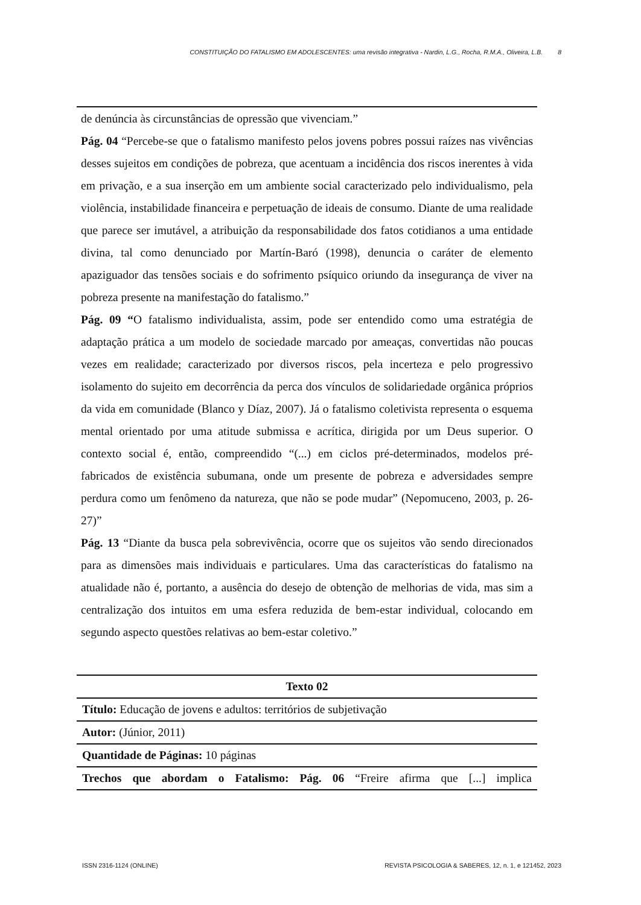CONSTITUIÇÃO DO FATALISMO EM ADOLESCENTES: uma revisão integrativa - Nardin, L.G., Rocha, R.M.A., Oliveira, L.B. 8
de denúncia às circunstâncias de opressão que vivenciam.”
Pág. 04 “Percebe-se que o fatalismo manifesto pelos jovens pobres possui raízes nas vivências desses sujeitos em condições de pobreza, que acentuam a incidência dos riscos inerentes à vida em privação, e a sua inserção em um ambiente social caracterizado pelo individualismo, pela violência, instabilidade financeira e perpetuação de ideais de consumo. Diante de uma realidade que parece ser imutável, a atribuição da responsabilidade dos fatos cotidianos a uma entidade divina, tal como denunciado por Martín-Baró (1998), denuncia o caráter de elemento apaziguador das tensões sociais e do sofrimento psíquico oriundo da insegurança de viver na pobreza presente na manifestação do fatalismo.”
Pág. 09 “O fatalismo individualista, assim, pode ser entendido como uma estratégia de adaptação prática a um modelo de sociedade marcado por ameaças, convertidas não poucas vezes em realidade; caracterizado por diversos riscos, pela incerteza e pelo progressivo isolamento do sujeito em decorrência da perca dos vínculos de solidariedade orgânica próprios da vida em comunidade (Blanco y Díaz, 2007). Já o fatalismo coletivista representa o esquema mental orientado por uma atitude submissa e acrítica, dirigida por um Deus superior. O contexto social é, então, compreendido “(...) em ciclos pré-determinados, modelos pré-fabricados de existência subumana, onde um presente de pobreza e adversidades sempre perdura como um fenômeno da natureza, que não se pode mudar” (Nepomuceno, 2003, p. 26-27)”
Pág. 13 “Diante da busca pela sobrevivência, ocorre que os sujeitos vão sendo direcionados para as dimensões mais individuais e particulares. Uma das características do fatalismo na atualidade não é, portanto, a ausência do desejo de obtenção de melhorias de vida, mas sim a centralização dos intuitos em uma esfera reduzida de bem-estar individual, colocando em segundo aspecto questões relativas ao bem-estar coletivo.”
| Texto 02 |
| Título: Educação de jovens e adultos: territórios de subjetivação |
| Autor: (Júnior, 2011) |
| Quantidade de Páginas: 10 páginas |
| Trechos que abordam o Fatalismo: Pág. 06 “Freire afirma que [...] implica |
ISSN 2316-1124 (ONLINE) REVISTA PSICOLOGIA & SABERES, 12, n. 1, e 121452, 2023